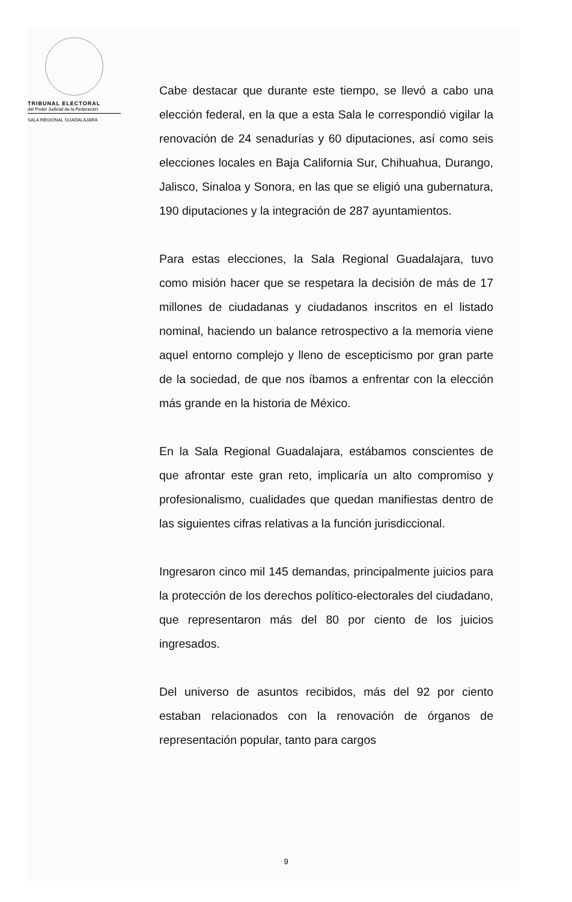TRIBUNAL ELECTORAL
del Poder Judicial de la Federación
SALA REGIONAL GUADALAJARA
Cabe destacar que durante este tiempo, se llevó a cabo una elección federal, en la que a esta Sala le correspondió vigilar la renovación de 24 senadurías y 60 diputaciones, así como seis elecciones locales en Baja California Sur, Chihuahua, Durango, Jalisco, Sinaloa y Sonora, en las que se eligió una gubernatura, 190 diputaciones y la integración de 287 ayuntamientos.
Para estas elecciones, la Sala Regional Guadalajara, tuvo como misión hacer que se respetara la decisión de más de 17 millones de ciudadanas y ciudadanos inscritos en el listado nominal, haciendo un balance retrospectivo a la memoria viene aquel entorno complejo y lleno de escepticismo por gran parte de la sociedad, de que nos íbamos a enfrentar con la elección más grande en la historia de México.
En la Sala Regional Guadalajara, estábamos conscientes de que afrontar este gran reto, implicaría un alto compromiso y profesionalismo, cualidades que quedan manifiestas dentro de las siguientes cifras relativas a la función jurisdiccional.
Ingresaron cinco mil 145 demandas, principalmente juicios para la protección de los derechos político-electorales del ciudadano, que representaron más del 80 por ciento de los juicios ingresados.
Del universo de asuntos recibidos, más del 92 por ciento estaban relacionados con la renovación de órganos de representación popular, tanto para cargos
9